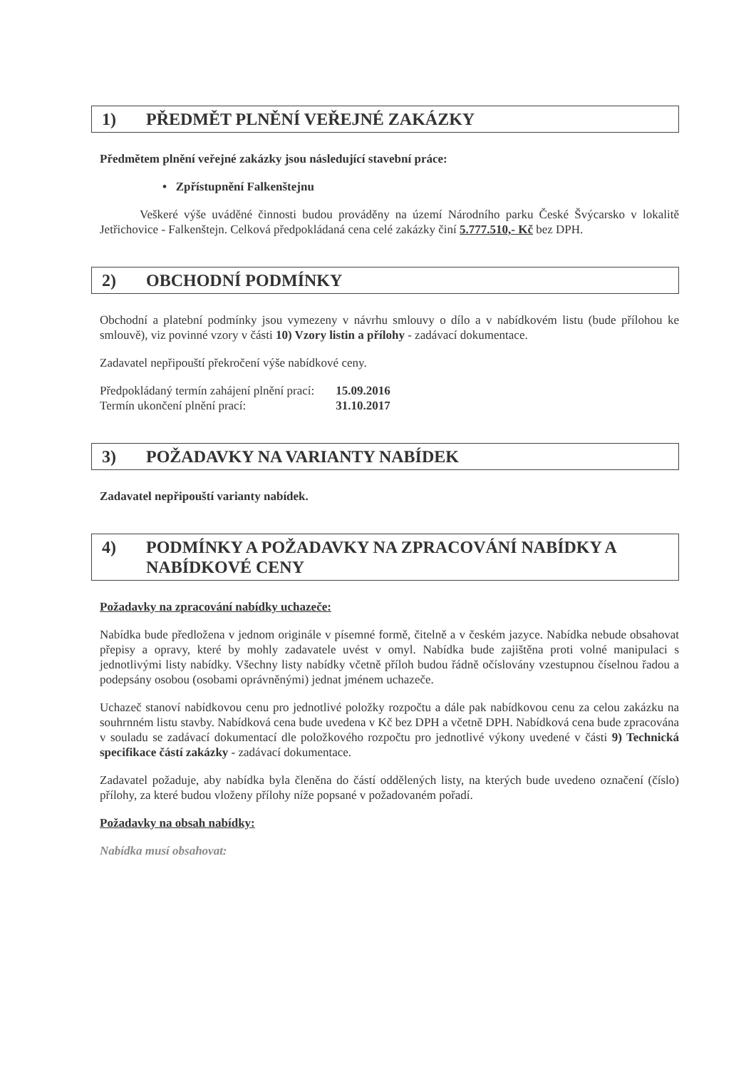1) PŘEDMĚT PLNĚNÍ VEŘEJNÉ ZAKÁZKY
Předmětem plnění veřejné zakázky jsou následující stavební práce:
• Zpřístupnění Falkenštejnu
Veškeré výše uváděné činnosti budou prováděny na území Národního parku České Švýcarsko v lokalitě Jetřichovice - Falkenštejn. Celková předpokládaná cena celé zakázky činí 5.777.510,- Kč bez DPH.
2) OBCHODNÍ PODMÍNKY
Obchodní a platební podmínky jsou vymezeny v návrhu smlouvy o dílo a v nabídkovém listu (bude přílohou ke smlouvě), viz povinné vzory v části 10) Vzory listin a přílohy - zadávací dokumentace.
Zadavatel nepřipouští překročení výše nabídkové ceny.
| Předpokládaný termín zahájení plnění prací: | 15.09.2016 |
| Termín ukončení plnění prací: | 31.10.2017 |
3) POŽADAVKY NA VARIANTY NABÍDEK
Zadavatel nepřipouští varianty nabídek.
4) PODMÍNKY A POŽADAVKY NA ZPRACOVÁNÍ NABÍDKY A NABÍDKOVÉ CENY
Požadavky na zpracování nabídky uchazeče:
Nabídka bude předložena v jednom originále v písemné formě, čitelně a v českém jazyce. Nabídka nebude obsahovat přepisy a opravy, které by mohly zadavatele uvést v omyl. Nabídka bude zajištěna proti volné manipulaci s jednotlivými listy nabídky. Všechny listy nabídky včetně příloh budou řádně očíslovány vzestupnou číselnou řadou a podepsány osobou (osobami oprávněnými) jednat jménem uchazeče.
Uchazeč stanoví nabídkovou cenu pro jednotlivé položky rozpočtu a dále pak nabídkovou cenu za celou zakázku na souhrnném listu stavby. Nabídková cena bude uvedena v Kč bez DPH a včetně DPH. Nabídková cena bude zpracována v souladu se zadávací dokumentací dle položkového rozpočtu pro jednotlivé výkony uvedené v části 9) Technická specifikace částí zakázky - zadávací dokumentace.
Zadavatel požaduje, aby nabídka byla členěna do částí oddělených listy, na kterých bude uvedeno označení (číslo) přílohy, za které budou vloženy přílohy níže popsané v požadovaném pořadí.
Požadavky na obsah nabídky:
Nabídka musí obsahovat: